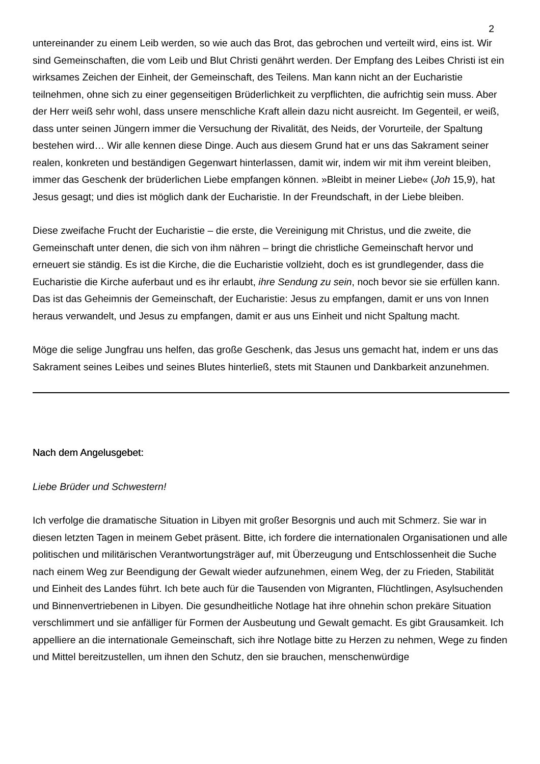2
untereinander zu einem Leib werden, so wie auch das Brot, das gebrochen und verteilt wird, eins ist. Wir sind Gemeinschaften, die vom Leib und Blut Christi genährt werden. Der Empfang des Leibes Christi ist ein wirksames Zeichen der Einheit, der Gemeinschaft, des Teilens. Man kann nicht an der Eucharistie teilnehmen, ohne sich zu einer gegenseitigen Brüderlichkeit zu verpflichten, die aufrichtig sein muss. Aber der Herr weiß sehr wohl, dass unsere menschliche Kraft allein dazu nicht ausreicht. Im Gegenteil, er weiß, dass unter seinen Jüngern immer die Versuchung der Rivalität, des Neids, der Vorurteile, der Spaltung bestehen wird… Wir alle kennen diese Dinge. Auch aus diesem Grund hat er uns das Sakrament seiner realen, konkreten und beständigen Gegenwart hinterlassen, damit wir, indem wir mit ihm vereint bleiben, immer das Geschenk der brüderlichen Liebe empfangen können. »Bleibt in meiner Liebe« (Joh 15,9), hat Jesus gesagt; und dies ist möglich dank der Eucharistie. In der Freundschaft, in der Liebe bleiben.
Diese zweifache Frucht der Eucharistie – die erste, die Vereinigung mit Christus, und die zweite, die Gemeinschaft unter denen, die sich von ihm nähren – bringt die christliche Gemeinschaft hervor und erneuert sie ständig. Es ist die Kirche, die die Eucharistie vollzieht, doch es ist grundlegender, dass die Eucharistie die Kirche auferbaut und es ihr erlaubt, ihre Sendung zu sein, noch bevor sie sie erfüllen kann. Das ist das Geheimnis der Gemeinschaft, der Eucharistie: Jesus zu empfangen, damit er uns von Innen heraus verwandelt, und Jesus zu empfangen, damit er aus uns Einheit und nicht Spaltung macht.
Möge die selige Jungfrau uns helfen, das große Geschenk, das Jesus uns gemacht hat, indem er uns das Sakrament seines Leibes und seines Blutes hinterließ, stets mit Staunen und Dankbarkeit anzunehmen.
Nach dem Angelusgebet:
Liebe Brüder und Schwestern!
Ich verfolge die dramatische Situation in Libyen mit großer Besorgnis und auch mit Schmerz. Sie war in diesen letzten Tagen in meinem Gebet präsent. Bitte, ich fordere die internationalen Organisationen und alle politischen und militärischen Verantwortungsträger auf, mit Überzeugung und Entschlossenheit die Suche nach einem Weg zur Beendigung der Gewalt wieder aufzunehmen, einem Weg, der zu Frieden, Stabilität und Einheit des Landes führt. Ich bete auch für die Tausenden von Migranten, Flüchtlingen, Asylsuchenden und Binnenvertriebenen in Libyen. Die gesundheitliche Notlage hat ihre ohnehin schon prekäre Situation verschlimmert und sie anfälliger für Formen der Ausbeutung und Gewalt gemacht. Es gibt Grausamkeit. Ich appelliere an die internationale Gemeinschaft, sich ihre Notlage bitte zu Herzen zu nehmen, Wege zu finden und Mittel bereitzustellen, um ihnen den Schutz, den sie brauchen, menschenwürdige